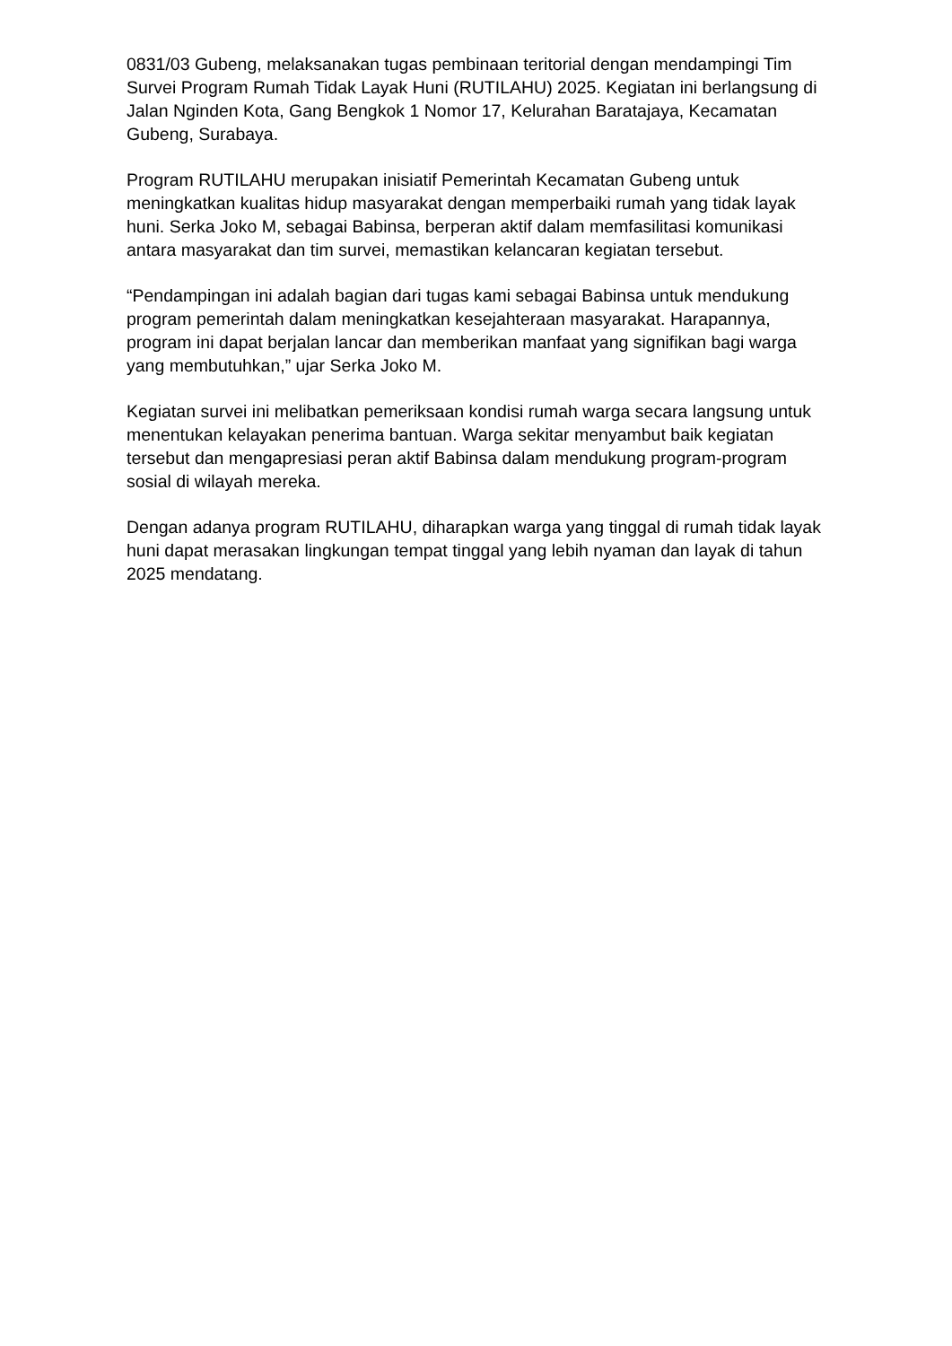0831/03 Gubeng, melaksanakan tugas pembinaan teritorial dengan mendampingi Tim Survei Program Rumah Tidak Layak Huni (RUTILAHU) 2025. Kegiatan ini berlangsung di Jalan Nginden Kota, Gang Bengkok 1 Nomor 17, Kelurahan Baratajaya, Kecamatan Gubeng, Surabaya.
Program RUTILAHU merupakan inisiatif Pemerintah Kecamatan Gubeng untuk meningkatkan kualitas hidup masyarakat dengan memperbaiki rumah yang tidak layak huni. Serka Joko M, sebagai Babinsa, berperan aktif dalam memfasilitasi komunikasi antara masyarakat dan tim survei, memastikan kelancaran kegiatan tersebut.
“Pendampingan ini adalah bagian dari tugas kami sebagai Babinsa untuk mendukung program pemerintah dalam meningkatkan kesejahteraan masyarakat. Harapannya, program ini dapat berjalan lancar dan memberikan manfaat yang signifikan bagi warga yang membutuhkan,” ujar Serka Joko M.
Kegiatan survei ini melibatkan pemeriksaan kondisi rumah warga secara langsung untuk menentukan kelayakan penerima bantuan. Warga sekitar menyambut baik kegiatan tersebut dan mengapresiasi peran aktif Babinsa dalam mendukung program-program sosial di wilayah mereka.
Dengan adanya program RUTILAHU, diharapkan warga yang tinggal di rumah tidak layak huni dapat merasakan lingkungan tempat tinggal yang lebih nyaman dan layak di tahun 2025 mendatang.